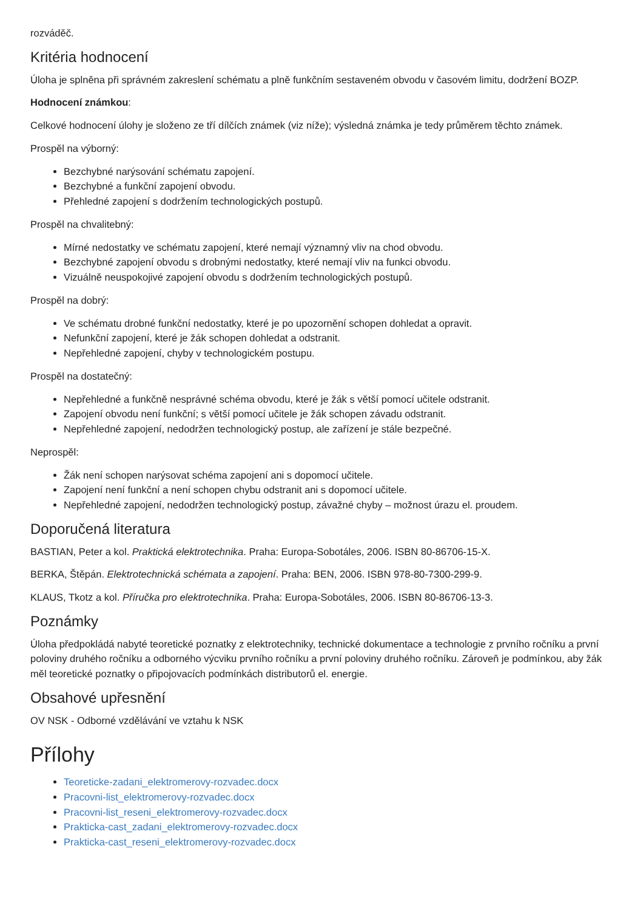rozváděč.
Kritéria hodnocení
Úloha je splněna při správném zakreslení schématu a plně funkčním sestaveném obvodu v časovém limitu, dodržení BOZP.
Hodnocení známkou:
Celkové hodnocení úlohy je složeno ze tří dílčích známek (viz níže); výsledná známka je tedy průměrem těchto známek.
Prospěl na výborný:
Bezchybné narýsování schématu zapojení.
Bezchybné a funkční zapojení obvodu.
Přehledné zapojení s dodržením technologických postupů.
Prospěl na chvalitebný:
Mírné nedostatky ve schématu zapojení, které nemají významný vliv na chod obvodu.
Bezchybné zapojení obvodu s drobnými nedostatky, které nemají vliv na funkci obvodu.
Vizuálně neuspokojivé zapojení obvodu s dodržením technologických postupů.
Prospěl na dobrý:
Ve schématu drobné funkční nedostatky, které je po upozornění schopen dohledat a opravit.
Nefunkční zapojení, které je žák schopen dohledat a odstranit.
Nepřehledné zapojení, chyby v technologickém postupu.
Prospěl na dostatečný:
Nepřehledné a funkčně nesprávné schéma obvodu, které je žák s větší pomocí učitele odstranit.
Zapojení obvodu není funkční; s větší pomocí učitele je žák schopen závadu odstranit.
Nepřehledné zapojení, nedodržen technologický postup, ale zařízení je stále bezpečné.
Neprospěl:
Žák není schopen narýsovat schéma zapojení ani s dopomocí učitele.
Zapojení není funkční a není schopen chybu odstranit ani s dopomocí učitele.
Nepřehledné zapojení, nedodržen technologický postup, závažné chyby – možnost úrazu el. proudem.
Doporučená literatura
BASTIAN, Peter a kol. Praktická elektrotechnika. Praha: Europa-Sobotáles, 2006. ISBN 80-86706-15-X.
BERKA, Štěpán. Elektrotechnická schémata a zapojení. Praha: BEN, 2006. ISBN 978-80-7300-299-9.
KLAUS, Tkotz a kol. Příručka pro elektrotechnika. Praha: Europa-Sobotáles, 2006. ISBN 80-86706-13-3.
Poznámky
Úloha předpokládá nabyté teoretické poznatky z elektrotechniky, technické dokumentace a technologie z prvního ročníku a první poloviny druhého ročníku a odborného výcviku prvního ročníku a první poloviny druhého ročníku. Zároveň je podmínkou, aby žák měl teoretické poznatky o připojovacích podmínkách distributorů el. energie.
Obsahové upřesnění
OV NSK - Odborné vzdělávání ve vztahu k NSK
Přílohy
Teoreticke-zadani_elektromerovy-rozvadec.docx
Pracovni-list_elektromerovy-rozvadec.docx
Pracovni-list_reseni_elektromerovy-rozvadec.docx
Prakticka-cast_zadani_elektromerovy-rozvadec.docx
Prakticka-cast_reseni_elektromerovy-rozvadec.docx